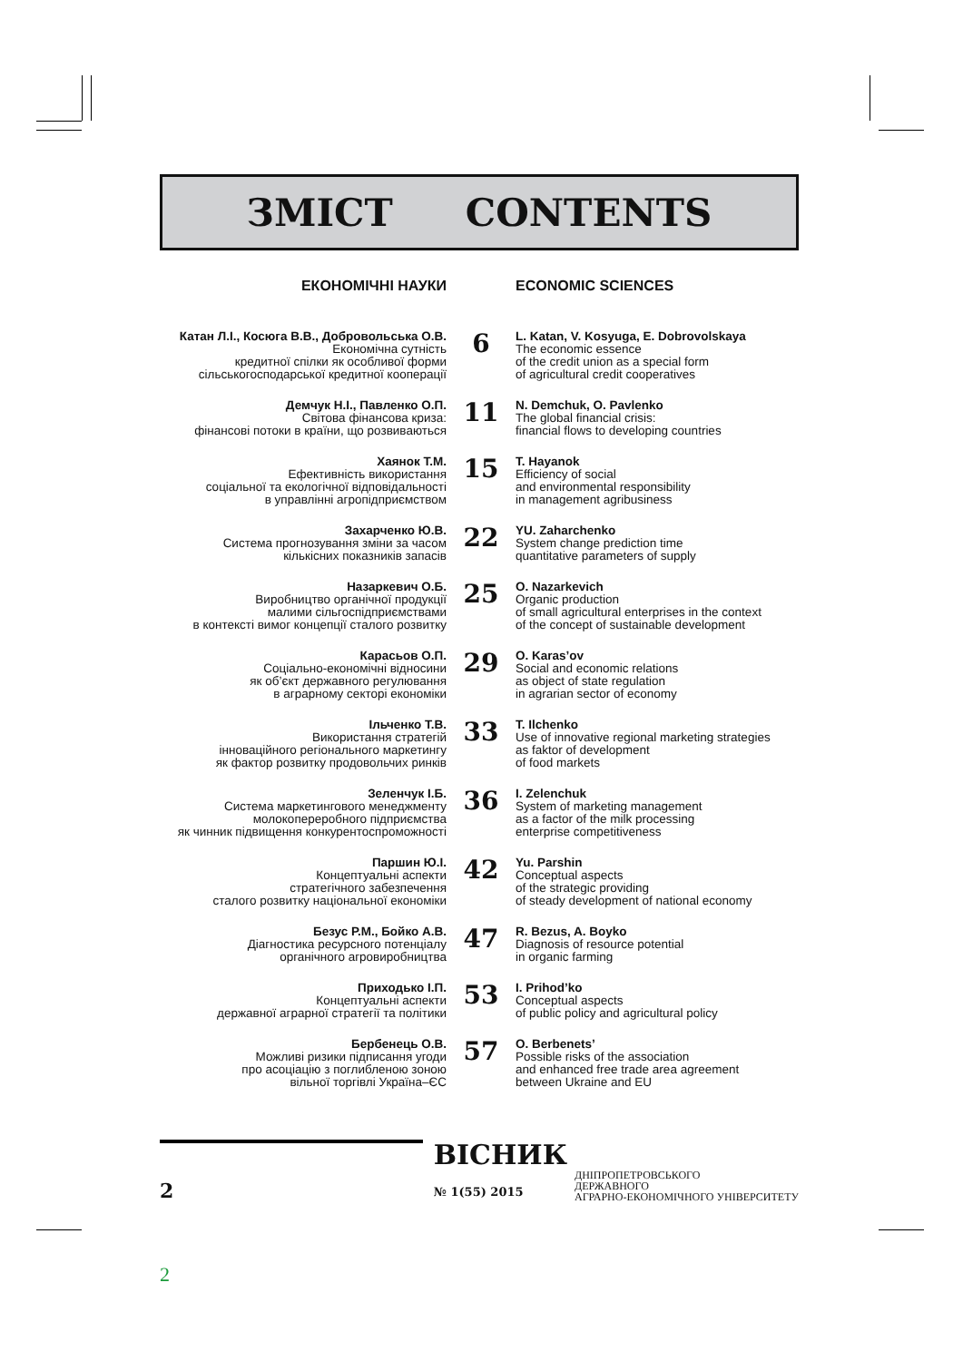ЗМІСТ CONTENTS
ЕКОНОМІЧНІ НАУКИ ECONOMIC SCIENCES
Катан Л.І., Косюга В.В., Добровольська О.В.
Економічна сутність
кредитної спілки як особливої форми
сільськогосподарської кредитної кооперації
6
L. Katan, V. Kosyuga, E. Dobrovolskaya
The economic essence
of the credit union as a special form
of agricultural credit cooperatives
Демчук Н.І., Павленко О.П.
Світова фінансова криза:
фінансові потоки в країни, що розвиваються
11
N. Demchuk, O. Pavlenko
The global financial crisis:
financial flows to developing countries
Хаянок Т.М.
Ефективність використання
соціальної та екологічної відповідальності
в управлінні агропідприємством
15
T. Hayanok
Efficiency of social
and environmental responsibility
in management agribusiness
Захарченко Ю.В.
Система прогнозування зміни за часом
кількісних показників запасів
22
YU. Zaharchenko
System change prediction time
quantitative parameters of supply
Назаркевич О.Б.
Виробництво органічної продукції
малими сільгоспідприємствами
в контексті вимог концепції сталого розвитку
25
O. Nazarkevich
Organic production
of small agricultural enterprises in the context
of the concept of sustainable development
Карасьов О.П.
Соціально-економічні відносини
як об’єкт державного регулювання
в аграрному секторі економіки
29
O. Karas’ov
Social and economic relations
as object of state regulation
in agrarian sector of economy
Ільченко Т.В.
Використання стратегій
інноваційного регіонального маркетингу
як фактор розвитку продовольчих ринків
33
T. Ilchenko
Use of innovative regional marketing strategies
as faktor of development
of food markets
Зеленчук І.Б.
Система маркетингового менеджменту
молокопереробного підприємства
як чинник підвищення конкурентоспроможності
36
I. Zelenchuk
System of marketing management
as a factor of the milk processing
enterprise competitiveness
Паршин Ю.І.
Концептуальні аспекти
стратегічного забезпечення
сталого розвитку національної економіки
42
Yu. Parshin
Conceptual aspects
of the strategic providing
of steady development of national economy
Безус Р.М., Бойко А.В.
Діагностика ресурсного потенціалу
органічного агровиробництва
47
R. Bezus, A. Boyko
Diagnosis of resource potential
in organic farming
Приходько І.П.
Концептуальні аспекти
державної аграрної стратегії та політики
53
I. Prihod’ko
Conceptual aspects
of public policy and agricultural policy
Бербенець О.В.
Можливі ризики підписання угоди
про асоціацію з поглибленою зоною
вільної торгівлі Україна–ЄС
57
O. Berbenets’
Possible risks of the association
and enhanced free trade area agreement
between Ukraine and EU
2
ВІСНИК
№ 1(55) 2015
ДНІПРОПЕТРОВСЬКОГО
ДЕРЖАВНОГО
АГРАРНО-ЕКОНОМІЧНОГО УНІВЕРСИТЕТУ
2